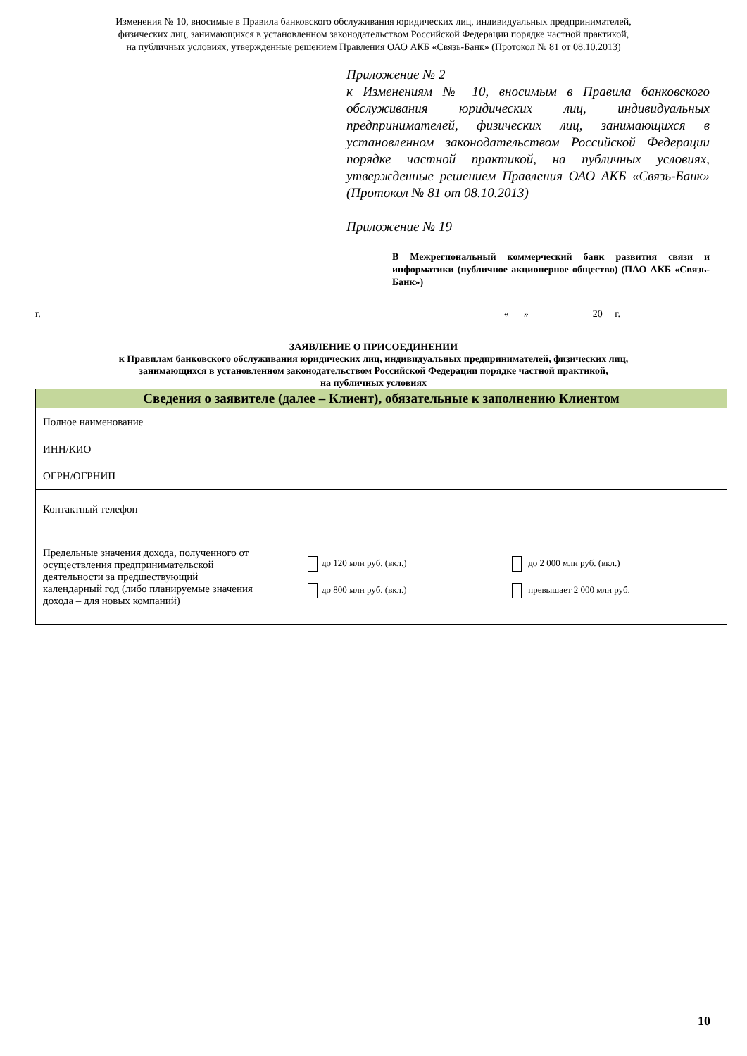Изменения № 10, вносимые в Правила банковского обслуживания юридических лиц, индивидуальных предпринимателей,
физических лиц, занимающихся в установленном законодательством Российской Федерации порядке частной практикой,
на публичных условиях, утвержденные решением Правления ОАО АКБ «Связь-Банк» (Протокол № 81 от 08.10.2013)
Приложение № 2
к Изменениям № 10, вносимым в Правила банковского обслуживания юридических лиц, индивидуальных предпринимателей, физических лиц, занимающихся в установленном законодательством Российской Федерации порядке частной практикой, на публичных условиях, утвержденные решением Правления ОАО АКБ «Связь-Банк» (Протокол № 81 от 08.10.2013)
Приложение № 19
В Межрегиональный коммерческий банк развития связи и информатики (публичное акционерное общество) (ПАО АКБ «Связь-Банк»)
г. _________ «___» ____________ 20__ г.
ЗАЯВЛЕНИЕ О ПРИСОЕДИНЕНИИ
к Правилам банковского обслуживания юридических лиц, индивидуальных предпринимателей, физических лиц,
занимающихся в установленном законодательством Российской Федерации порядке частной практикой,
на публичных условиях
| Сведения о заявителе (далее – Клиент), обязательные к заполнению Клиентом | |
| --- | --- |
| Полное наименование | |
| ИНН/КИО | |
| ОГРН/ОГРНИП | |
| Контактный телефон | |
| Предельные значения дохода, полученного от осуществления предпринимательской деятельности за предшествующий календарный год (либо планируемые значения дохода – для новых компаний) | до 120 млн руб. (вкл.) до 800 млн руб. (вкл.) до 2 000 млн руб. (вкл.) превышает 2 000 млн руб. |
10